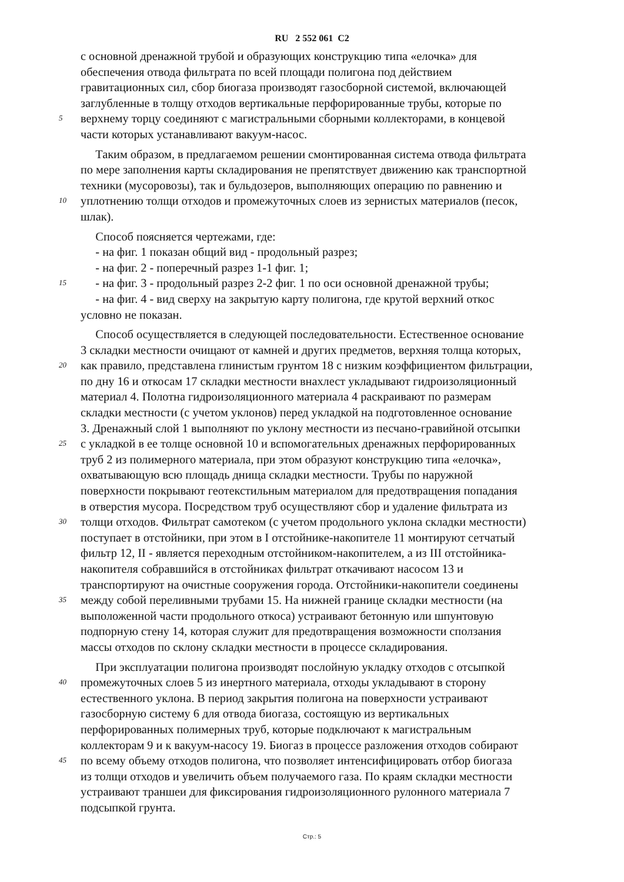RU 2 552 061 C2
с основной дренажной трубой и образующих конструкцию типа «елочка» для
обеспечения отвода фильтрата по всей площади полигона под действием
гравитационных сил, сбор биогаза производят газосборной системой, включающей
заглубленные в толщу отходов вертикальные перфорированные трубы, которые по
5 верхнему торцу соединяют с магистральными сборными коллекторами, в концевой
части которых устанавливают вакуум-насос.
Таким образом, в предлагаемом решении смонтированная система отвода фильтрата
по мере заполнения карты складирования не препятствует движению как транспортной
техники (мусоровозы), так и бульдозеров, выполняющих операцию по равнению и
10 уплотнению толщи отходов и промежуточных слоев из зернистых материалов (песок,
шлак).
Способ поясняется чертежами, где:
- на фиг. 1 показан общий вид - продольный разрез;
- на фиг. 2 - поперечный разрез 1-1 фиг. 1;
15 - на фиг. 3 - продольный разрез 2-2 фиг. 1 по оси основной дренажной трубы;
- на фиг. 4 - вид сверху на закрытую карту полигона, где крутой верхний откос
условно не показан.
Способ осуществляется в следующей последовательности. Естественное основание
3 складки местности очищают от камней и других предметов, верхняя толща которых,
20 как правило, представлена глинистым грунтом 18 с низким коэффициентом фильтрации,
по дну 16 и откосам 17 складки местности внахлест укладывают гидроизоляционный
материал 4. Полотна гидроизоляционного материала 4 раскраивают по размерам
складки местности (с учетом уклонов) перед укладкой на подготовленное основание
3. Дренажный слой 1 выполняют по уклону местности из песчано-гравийной отсыпки
25 с укладкой в ее толще основной 10 и вспомогательных дренажных перфорированных
труб 2 из полимерного материала, при этом образуют конструкцию типа «елочка»,
охватывающую всю площадь днища складки местности. Трубы по наружной
поверхности покрывают геотекстильным материалом для предотвращения попадания
в отверстия мусора. Посредством труб осуществляют сбор и удаление фильтрата из
30 толщи отходов. Фильтрат самотеком (с учетом продольного уклона складки местности)
поступает в отстойники, при этом в I отстойнике-накопителе 11 монтируют сетчатый
фильтр 12, II - является переходным отстойником-накопителем, а из III отстойника-
накопителя собравшийся в отстойниках фильтрат откачивают насосом 13 и
транспортируют на очистные сооружения города. Отстойники-накопители соединены
35 между собой переливными трубами 15. На нижней границе складки местности (на
выположенной части продольного откоса) устраивают бетонную или шпунтовую
подпорную стену 14, которая служит для предотвращения возможности сползания
массы отходов по склону складки местности в процессе складирования.
При эксплуатации полигона производят послойную укладку отходов с отсыпкой
40 промежуточных слоев 5 из инертного материала, отходы укладывают в сторону
естественного уклона. В период закрытия полигона на поверхности устраивают
газосборную систему 6 для отвода биогаза, состоящую из вертикальных
перфорированных полимерных труб, которые подключают к магистральным
коллекторам 9 и к вакуум-насосу 19. Биогаз в процессе разложения отходов собирают
45 по всему объему отходов полигона, что позволяет интенсифицировать отбор биогаза
из толщи отходов и увеличить объем получаемого газа. По краям складки местности
устраивают траншеи для фиксирования гидроизоляционного рулонного материала 7
подсыпкой грунта.
Стр.: 5